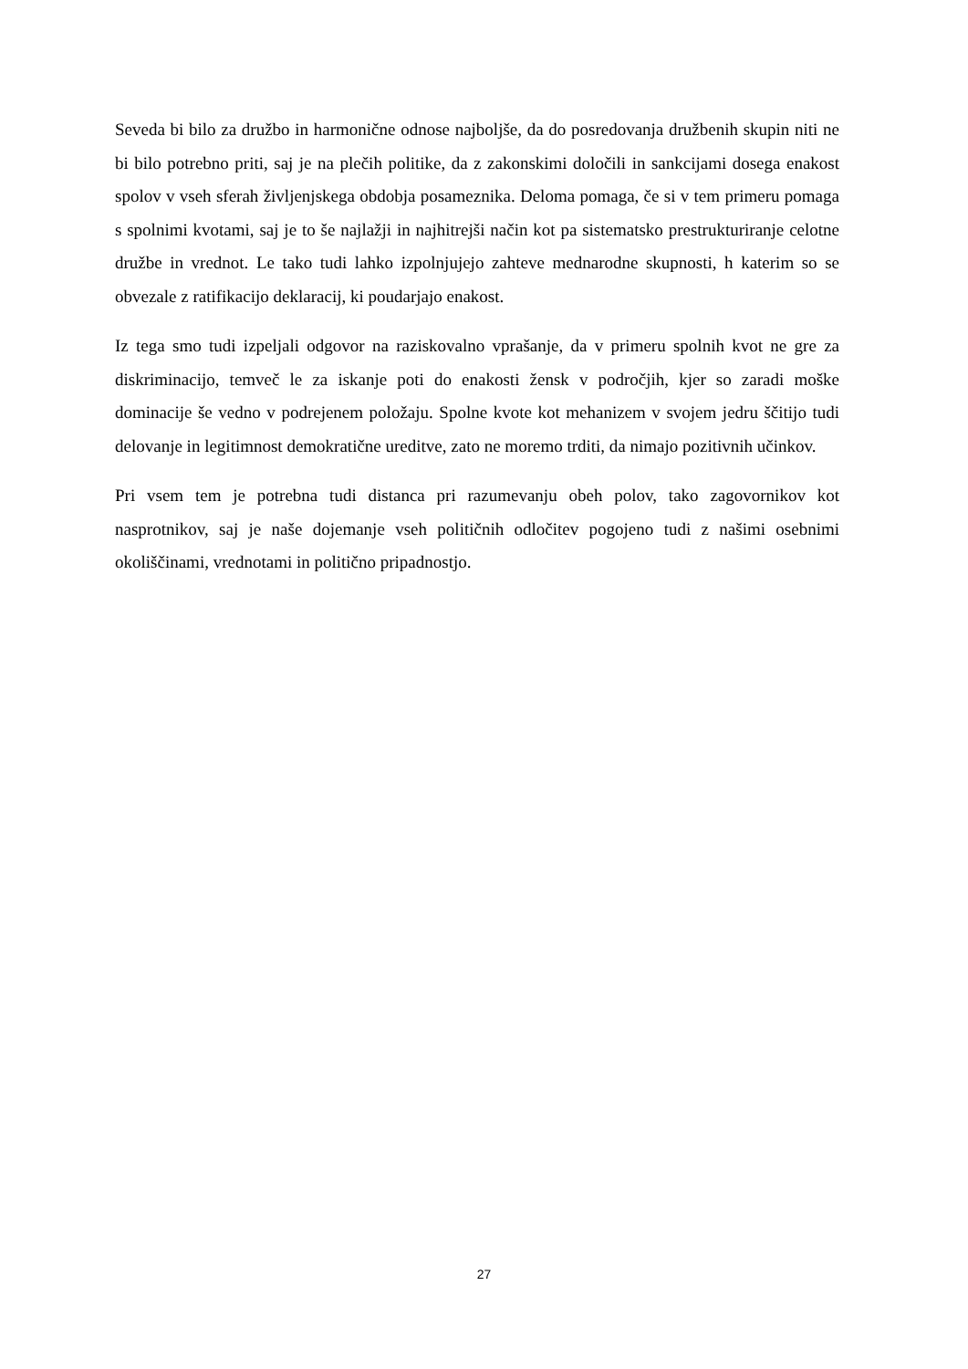Seveda bi bilo za družbo in harmonične odnose najboljše, da do posredovanja družbenih skupin niti ne bi bilo potrebno priti, saj je na plečih politike, da z zakonskimi določili in sankcijami dosega enakost spolov v vseh sferah življenjskega obdobja posameznika. Deloma pomaga, če si v tem primeru pomaga s spolnimi kvotami, saj je to še najlažji in najhitrejši način kot pa sistematsko prestrukturiranje celotne družbe in vrednot. Le tako tudi lahko izpolnjujejo zahteve mednarodne skupnosti, h katerim so se obvezale z ratifikacijo deklaracij, ki poudarjajo enakost.
Iz tega smo tudi izpeljali odgovor na raziskovalno vprašanje, da v primeru spolnih kvot ne gre za diskriminacijo, temveč le za iskanje poti do enakosti žensk v področjih, kjer so zaradi moške dominacije še vedno v podrejenem položaju. Spolne kvote kot mehanizem v svojem jedru ščitijo tudi delovanje in legitimnost demokratične ureditve, zato ne moremo trditi, da nimajo pozitivnih učinkov.
Pri vsem tem je potrebna tudi distanca pri razumevanju obeh polov, tako zagovornikov kot nasprotnikov, saj je naše dojemanje vseh političnih odločitev pogojeno tudi z našimi osebnimi okoliščinami, vrednotami in politično pripadnostjo.
27